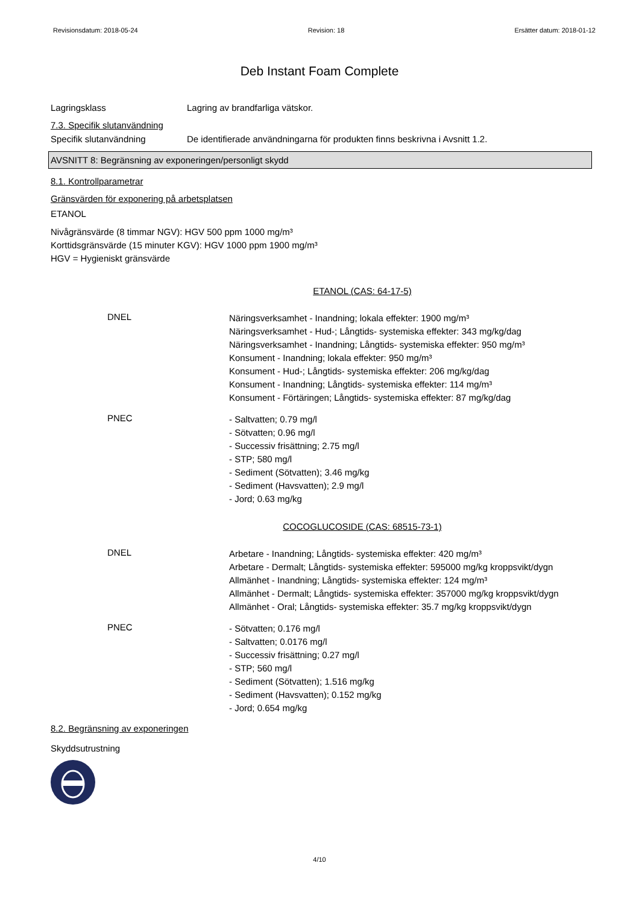Revisionsdatum: 2018-05-24 Revision: 18 Ersätter datum: 2018-01-12
Deb Instant Foam Complete
Lagringsklass Lagring av brandfarliga vätskor.
7.3. Specifik slutanvändning
Specifik slutanvändning De identifierade användningarna för produkten finns beskrivna i Avsnitt 1.2.
AVSNITT 8: Begränsning av exponeringen/personligt skydd
8.1. Kontrollparametrar
Gränsvärden för exponering på arbetsplatsen
ETANOL
Nivågränsvärde (8 timmar NGV): HGV 500 ppm 1000 mg/m³
Korttidsgränsvärde (15 minuter KGV): HGV 1000 ppm 1900 mg/m³
HGV = Hygieniskt gränsvärde
ETANOL (CAS: 64-17-5)
DNEL
Näringsverksamhet - Inandning; lokala effekter: 1900 mg/m³
Näringsverksamhet - Hud-; Långtids- systemiska effekter: 343 mg/kg/dag
Näringsverksamhet - Inandning; Långtids- systemiska effekter: 950 mg/m³
Konsument - Inandning; lokala effekter: 950 mg/m³
Konsument - Hud-; Långtids- systemiska effekter: 206 mg/kg/dag
Konsument - Inandning; Långtids- systemiska effekter: 114 mg/m³
Konsument - Förtäringen; Långtids- systemiska effekter: 87 mg/kg/dag
PNEC
- Saltvatten; 0.79 mg/l
- Sötvatten; 0.96 mg/l
- Successiv frisättning; 2.75 mg/l
- STP; 580 mg/l
- Sediment (Sötvatten); 3.46 mg/kg
- Sediment (Havsvatten); 2.9 mg/l
- Jord; 0.63 mg/kg
COCOGLUCOSIDE (CAS: 68515-73-1)
DNEL
Arbetare - Inandning; Långtids- systemiska effekter: 420 mg/m³
Arbetare - Dermalt; Långtids- systemiska effekter: 595000 mg/kg kroppsvikt/dygn
Allmänhet - Inandning; Långtids- systemiska effekter: 124 mg/m³
Allmänhet - Dermalt; Långtids- systemiska effekter: 357000 mg/kg kroppsvikt/dygn
Allmänhet - Oral; Långtids- systemiska effekter: 35.7 mg/kg kroppsvikt/dygn
PNEC
- Sötvatten; 0.176 mg/l
- Saltvatten; 0.0176 mg/l
- Successiv frisättning; 0.27 mg/l
- STP; 560 mg/l
- Sediment (Sötvatten); 1.516 mg/kg
- Sediment (Havsvatten); 0.152 mg/kg
- Jord; 0.654 mg/kg
8.2. Begränsning av exponeringen
Skyddsutrustning
4/10